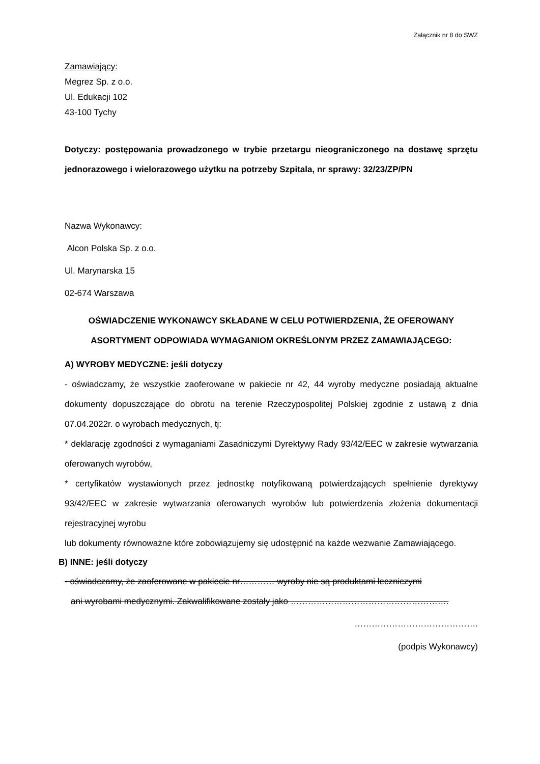Załącznik nr 8 do SWZ
Zamawiający:
Megrez Sp. z o.o.
Ul. Edukacji 102
43-100 Tychy
Dotyczy: postępowania prowadzonego w trybie przetargu nieograniczonego na dostawę sprzętu jednorazowego i wielorazowego użytku na potrzeby Szpitala, nr sprawy: 32/23/ZP/PN
Nazwa Wykonawcy:
Alcon Polska Sp. z o.o.
Ul. Marynarska 15
02-674 Warszawa
OŚWIADCZENIE WYKONAWCY SKŁADANE W CELU POTWIERDZENIA, ŻE OFEROWANY ASORTYMENT ODPOWIADA WYMAGANIOM OKREŚLONYM PRZEZ ZAMAWIAJĄCEGO:
A) WYROBY MEDYCZNE: jeśli dotyczy
- oświadczamy, że wszystkie zaoferowane w pakiecie nr 42, 44 wyroby medyczne posiadają aktualne dokumenty dopuszczające do obrotu na terenie Rzeczypospolitej Polskiej zgodnie z ustawą z dnia 07.04.2022r. o wyrobach medycznych, tj:
* deklarację zgodności z wymaganiami Zasadniczymi Dyrektywy Rady 93/42/EEC w zakresie wytwarzania oferowanych wyrobów,
* certyfikatów wystawionych przez jednostkę notyfikowaną potwierdzających spełnienie dyrektywy 93/42/EEC w zakresie wytwarzania oferowanych wyrobów lub potwierdzenia złożenia dokumentacji rejestracyjnej wyrobu
lub dokumenty równoważne które zobowiązujemy się udostępnić na każde wezwanie Zamawiającego.
B) INNE: jeśli dotyczy
- oświadczamy, że zaoferowane w pakiecie nr………… wyroby nie są produktami leczniczymi
ani wyrobami medycznymi. Zakwalifikowane zostały jako ……………………………………………….
…………………………………….
(podpis Wykonawcy)